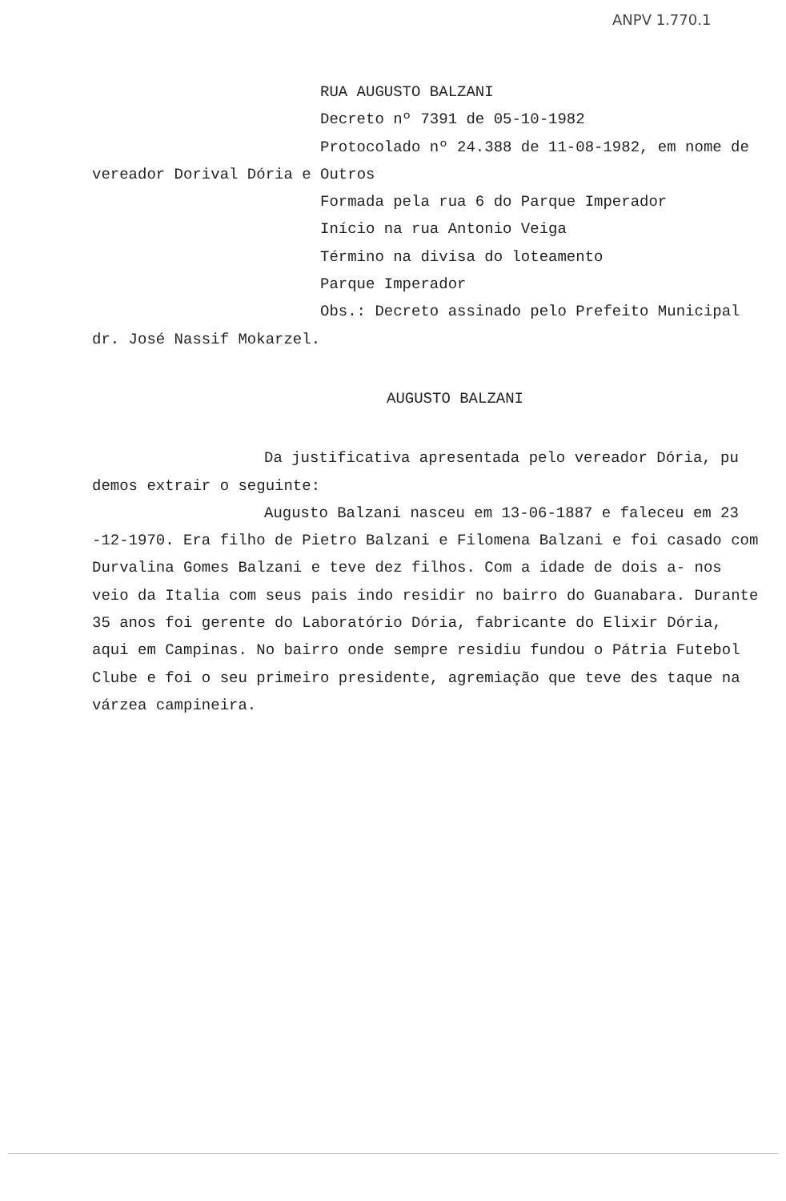ANPV 1.770.1
RUA AUGUSTO BALZANI
Decreto nº 7391 de 05-10-1982
Protocolado nº 24.388 de 11-08-1982, em nome de
vereador Dorival Dória e Outros
Formada pela rua 6 do Parque Imperador
Início na rua Antonio Veiga
Término na divisa do loteamento
Parque Imperador
Obs.: Decreto assinado pelo Prefeito Municipal
dr. José Nassif Mokarzel.
AUGUSTO BALZANI
Da justificativa apresentada pelo vereador Dória, pu demos extrair o seguinte:
Augusto Balzani nasceu em 13-06-1887 e faleceu em 23 -12-1970. Era filho de Pietro Balzani e Filomena Balzani e foi casado com Durvalina Gomes Balzani e teve dez filhos. Com a idade de dois a- nos veio da Italia com seus pais indo residir no bairro do Guanabara. Durante 35 anos foi gerente do Laboratório Dória, fabricante do Elixir Dória, aqui em Campinas. No bairro onde sempre residiu fundou o Pátria Futebol Clube e foi o seu primeiro presidente, agremiação que teve des taque na várzea campineira.